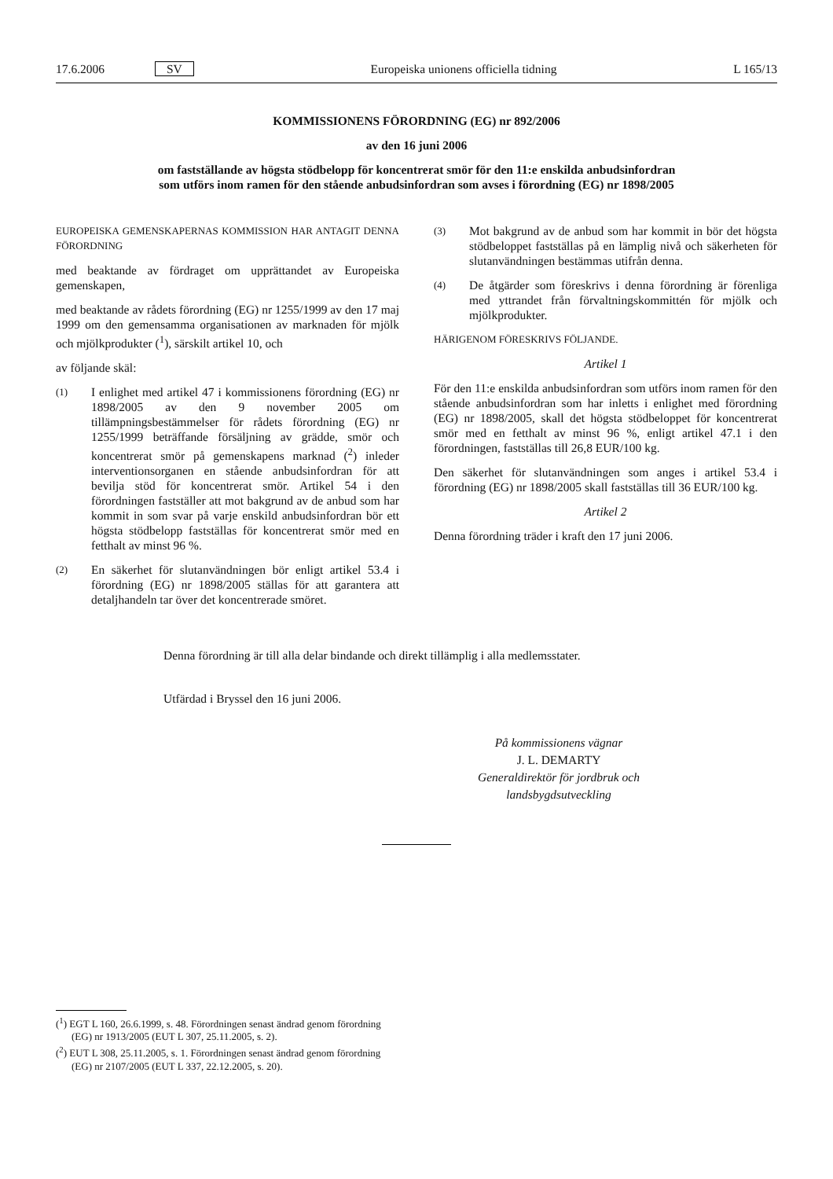17.6.2006 SV Europeiska unionens officiella tidning L 165/13
KOMMISSIONENS FÖRORDNING (EG) nr 892/2006
av den 16 juni 2006
om fastställande av högsta stödbelopp för koncentrerat smör för den 11:e enskilda anbudsinfordran
som utförs inom ramen för den stående anbudsinfordran som avses i förordning (EG) nr 1898/2005
EUROPEISKA GEMENSKAPERNAS KOMMISSION HAR ANTAGIT DENNA FÖRORDNING
med beaktande av fördraget om upprättandet av Europeiska gemenskapen,
med beaktande av rådets förordning (EG) nr 1255/1999 av den 17 maj 1999 om den gemensamma organisationen av marknaden för mjölk och mjölkprodukter (<sup>1</sup>), särskilt artikel 10, och
av följande skäl:
(1) I enlighet med artikel 47 i kommissionens förordning (EG) nr 1898/2005 av den 9 november 2005 om tillämpningsbestämmelser för rådets förordning (EG) nr 1255/1999 beträffande försäljning av grädde, smör och koncentrerat smör på gemenskapens marknad (<sup>2</sup>) inleder interventionsorganen en stående anbudsinfordran för att bevilja stöd för koncentrerat smör. Artikel 54 i den förordningen fastställer att mot bakgrund av de anbud som har kommit in som svar på varje enskild anbudsinfordran bör ett högsta stödbelopp fastställas för koncentrerat smör med en fetthalt av minst 96 %.
(2) En säkerhet för slutanvändningen bör enligt artikel 53.4 i förordning (EG) nr 1898/2005 ställas för att garantera att detaljhandeln tar över det koncentrerade smöret.
(3) Mot bakgrund av de anbud som har kommit in bör det högsta stödbeloppet fastställas på en lämplig nivå och säkerheten för slutanvändningen bestämmas utifrån denna.
(4) De åtgärder som föreskrivs i denna förordning är förenliga med yttrandet från förvaltningskommittén för mjölk och mjölkprodukter.
HÄRIGENOM FÖRESKRIVS FÖLJANDE.
Artikel 1
För den 11:e enskilda anbudsinfordran som utförs inom ramen för den stående anbudsinfordran som har inletts i enlighet med förordning (EG) nr 1898/2005, skall det högsta stödbeloppet för koncentrerat smör med en fetthalt av minst 96 %, enligt artikel 47.1 i den förordningen, fastställas till 26,8 EUR/100 kg.
Den säkerhet för slutanvändningen som anges i artikel 53.4 i förordning (EG) nr 1898/2005 skall fastställas till 36 EUR/100 kg.
Artikel 2
Denna förordning träder i kraft den 17 juni 2006.
Denna förordning är till alla delar bindande och direkt tillämplig i alla medlemsstater.
Utfärdad i Bryssel den 16 juni 2006.
På kommissionens vägnar
J. L. DEMARTY
Generaldirektör för jordbruk och landsbygdsutveckling
(<sup>1</sup>) EGT L 160, 26.6.1999, s. 48. Förordningen senast ändrad genom förordning (EG) nr 1913/2005 (EUT L 307, 25.11.2005, s. 2).
(<sup>2</sup>) EUT L 308, 25.11.2005, s. 1. Förordningen senast ändrad genom förordning (EG) nr 2107/2005 (EUT L 337, 22.12.2005, s. 20).